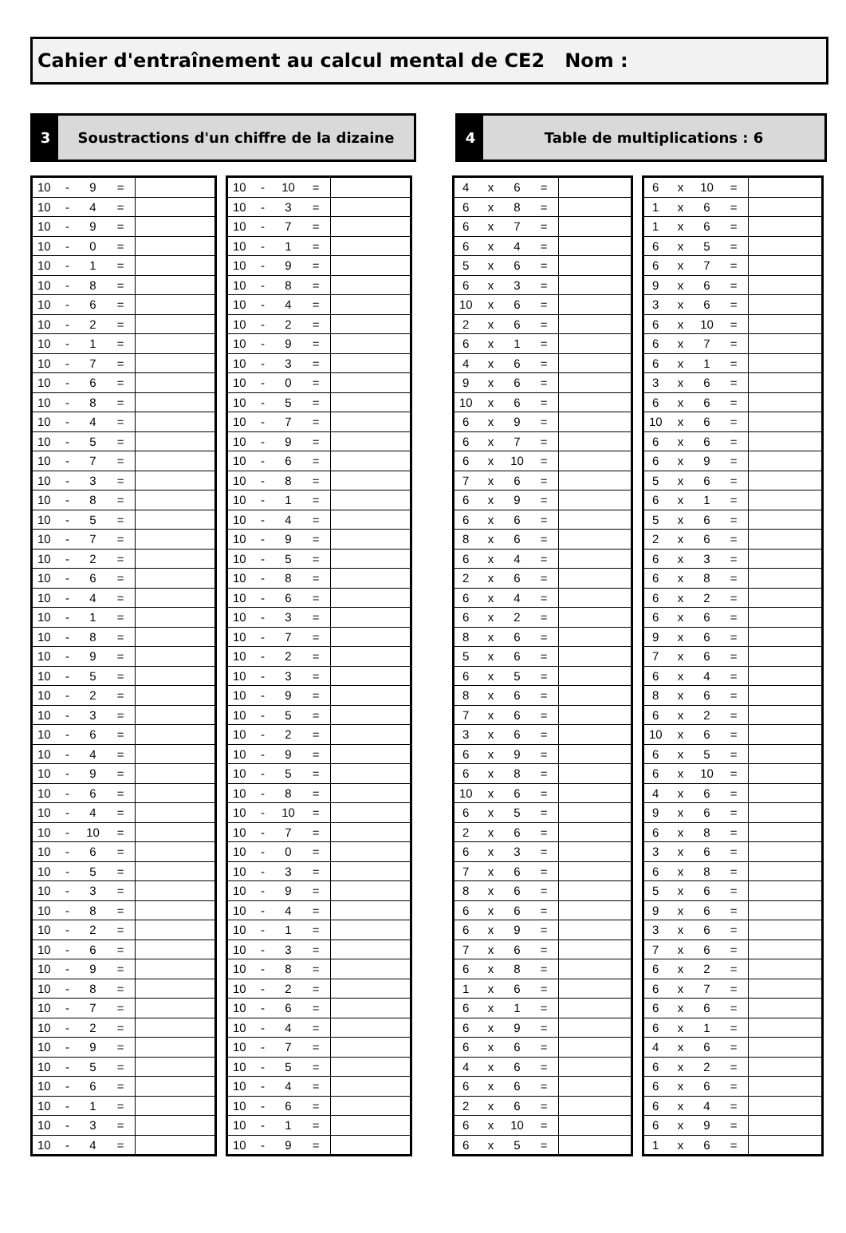Cahier d'entraînement au calcul mental de CE2 Nom :
3
Soustractions d'un chiffre de la dizaine
4
Table de multiplications : 6
| 10 | - | 9 | = | |
| 10 | - | 4 | = | |
| 10 | - | 9 | = | |
| 10 | - | 0 | = | |
| 10 | - | 1 | = | |
| 10 | - | 8 | = | |
| 10 | - | 6 | = | |
| 10 | - | 2 | = | |
| 10 | - | 1 | = | |
| 10 | - | 7 | = | |
| 10 | - | 6 | = | |
| 10 | - | 8 | = | |
| 10 | - | 4 | = | |
| 10 | - | 5 | = | |
| 10 | - | 7 | = | |
| 10 | - | 3 | = | |
| 10 | - | 8 | = | |
| 10 | - | 5 | = | |
| 10 | - | 7 | = | |
| 10 | - | 2 | = | |
| 10 | - | 6 | = | |
| 10 | - | 4 | = | |
| 10 | - | 1 | = | |
| 10 | - | 8 | = | |
| 10 | - | 9 | = | |
| 10 | - | 5 | = | |
| 10 | - | 2 | = | |
| 10 | - | 3 | = | |
| 10 | - | 6 | = | |
| 10 | - | 4 | = | |
| 10 | - | 9 | = | |
| 10 | - | 6 | = | |
| 10 | - | 4 | = | |
| 10 | - | 10 | = | |
| 10 | - | 6 | = | |
| 10 | - | 5 | = | |
| 10 | - | 3 | = | |
| 10 | - | 8 | = | |
| 10 | - | 2 | = | |
| 10 | - | 6 | = | |
| 10 | - | 9 | = | |
| 10 | - | 8 | = | |
| 10 | - | 7 | = | |
| 10 | - | 2 | = | |
| 10 | - | 9 | = | |
| 10 | - | 5 | = | |
| 10 | - | 6 | = | |
| 10 | - | 1 | = | |
| 10 | - | 3 | = | |
| 10 | - | 4 | = | |
| 10 | - | 10 | = | |
| 10 | - | 3 | = | |
| 10 | - | 7 | = | |
| 10 | - | 1 | = | |
| 10 | - | 9 | = | |
| 10 | - | 8 | = | |
| 10 | - | 4 | = | |
| 10 | - | 2 | = | |
| 10 | - | 9 | = | |
| 10 | - | 3 | = | |
| 10 | - | 0 | = | |
| 10 | - | 5 | = | |
| 10 | - | 7 | = | |
| 10 | - | 9 | = | |
| 10 | - | 6 | = | |
| 10 | - | 8 | = | |
| 10 | - | 1 | = | |
| 10 | - | 4 | = | |
| 10 | - | 9 | = | |
| 10 | - | 5 | = | |
| 10 | - | 8 | = | |
| 10 | - | 6 | = | |
| 10 | - | 3 | = | |
| 10 | - | 7 | = | |
| 10 | - | 2 | = | |
| 10 | - | 3 | = | |
| 10 | - | 9 | = | |
| 10 | - | 5 | = | |
| 10 | - | 2 | = | |
| 10 | - | 9 | = | |
| 10 | - | 5 | = | |
| 10 | - | 8 | = | |
| 10 | - | 10 | = | |
| 10 | - | 7 | = | |
| 10 | - | 0 | = | |
| 10 | - | 3 | = | |
| 10 | - | 9 | = | |
| 10 | - | 4 | = | |
| 10 | - | 1 | = | |
| 10 | - | 3 | = | |
| 10 | - | 8 | = | |
| 10 | - | 2 | = | |
| 10 | - | 6 | = | |
| 10 | - | 4 | = | |
| 10 | - | 7 | = | |
| 10 | - | 5 | = | |
| 10 | - | 4 | = | |
| 10 | - | 6 | = | |
| 10 | - | 1 | = | |
| 10 | - | 9 | = | |
| 4 | x | 6 | = | |
| 6 | x | 8 | = | |
| 6 | x | 7 | = | |
| 6 | x | 4 | = | |
| 5 | x | 6 | = | |
| 6 | x | 3 | = | |
| 10 | x | 6 | = | |
| 2 | x | 6 | = | |
| 6 | x | 1 | = | |
| 4 | x | 6 | = | |
| 9 | x | 6 | = | |
| 10 | x | 6 | = | |
| 6 | x | 9 | = | |
| 6 | x | 7 | = | |
| 6 | x | 10 | = | |
| 7 | x | 6 | = | |
| 6 | x | 9 | = | |
| 6 | x | 6 | = | |
| 8 | x | 6 | = | |
| 6 | x | 4 | = | |
| 2 | x | 6 | = | |
| 6 | x | 4 | = | |
| 6 | x | 2 | = | |
| 8 | x | 6 | = | |
| 5 | x | 6 | = | |
| 6 | x | 5 | = | |
| 8 | x | 6 | = | |
| 7 | x | 6 | = | |
| 3 | x | 6 | = | |
| 6 | x | 9 | = | |
| 6 | x | 8 | = | |
| 10 | x | 6 | = | |
| 6 | x | 5 | = | |
| 2 | x | 6 | = | |
| 6 | x | 3 | = | |
| 7 | x | 6 | = | |
| 8 | x | 6 | = | |
| 6 | x | 6 | = | |
| 6 | x | 9 | = | |
| 7 | x | 6 | = | |
| 6 | x | 8 | = | |
| 1 | x | 6 | = | |
| 6 | x | 1 | = | |
| 6 | x | 9 | = | |
| 6 | x | 6 | = | |
| 4 | x | 6 | = | |
| 6 | x | 6 | = | |
| 2 | x | 6 | = | |
| 6 | x | 10 | = | |
| 6 | x | 5 | = | |
| 6 | x | 10 | = | |
| 1 | x | 6 | = | |
| 1 | x | 6 | = | |
| 6 | x | 5 | = | |
| 6 | x | 7 | = | |
| 9 | x | 6 | = | |
| 3 | x | 6 | = | |
| 6 | x | 10 | = | |
| 6 | x | 7 | = | |
| 6 | x | 1 | = | |
| 3 | x | 6 | = | |
| 6 | x | 6 | = | |
| 10 | x | 6 | = | |
| 6 | x | 6 | = | |
| 6 | x | 9 | = | |
| 5 | x | 6 | = | |
| 6 | x | 1 | = | |
| 5 | x | 6 | = | |
| 2 | x | 6 | = | |
| 6 | x | 3 | = | |
| 6 | x | 8 | = | |
| 6 | x | 2 | = | |
| 6 | x | 6 | = | |
| 9 | x | 6 | = | |
| 7 | x | 6 | = | |
| 6 | x | 4 | = | |
| 8 | x | 6 | = | |
| 6 | x | 2 | = | |
| 10 | x | 6 | = | |
| 6 | x | 5 | = | |
| 6 | x | 10 | = | |
| 4 | x | 6 | = | |
| 9 | x | 6 | = | |
| 6 | x | 8 | = | |
| 3 | x | 6 | = | |
| 6 | x | 8 | = | |
| 5 | x | 6 | = | |
| 9 | x | 6 | = | |
| 3 | x | 6 | = | |
| 7 | x | 6 | = | |
| 6 | x | 2 | = | |
| 6 | x | 7 | = | |
| 6 | x | 6 | = | |
| 6 | x | 1 | = | |
| 4 | x | 6 | = | |
| 6 | x | 2 | = | |
| 6 | x | 6 | = | |
| 6 | x | 4 | = | |
| 6 | x | 9 | = | |
| 1 | x | 6 | = | |